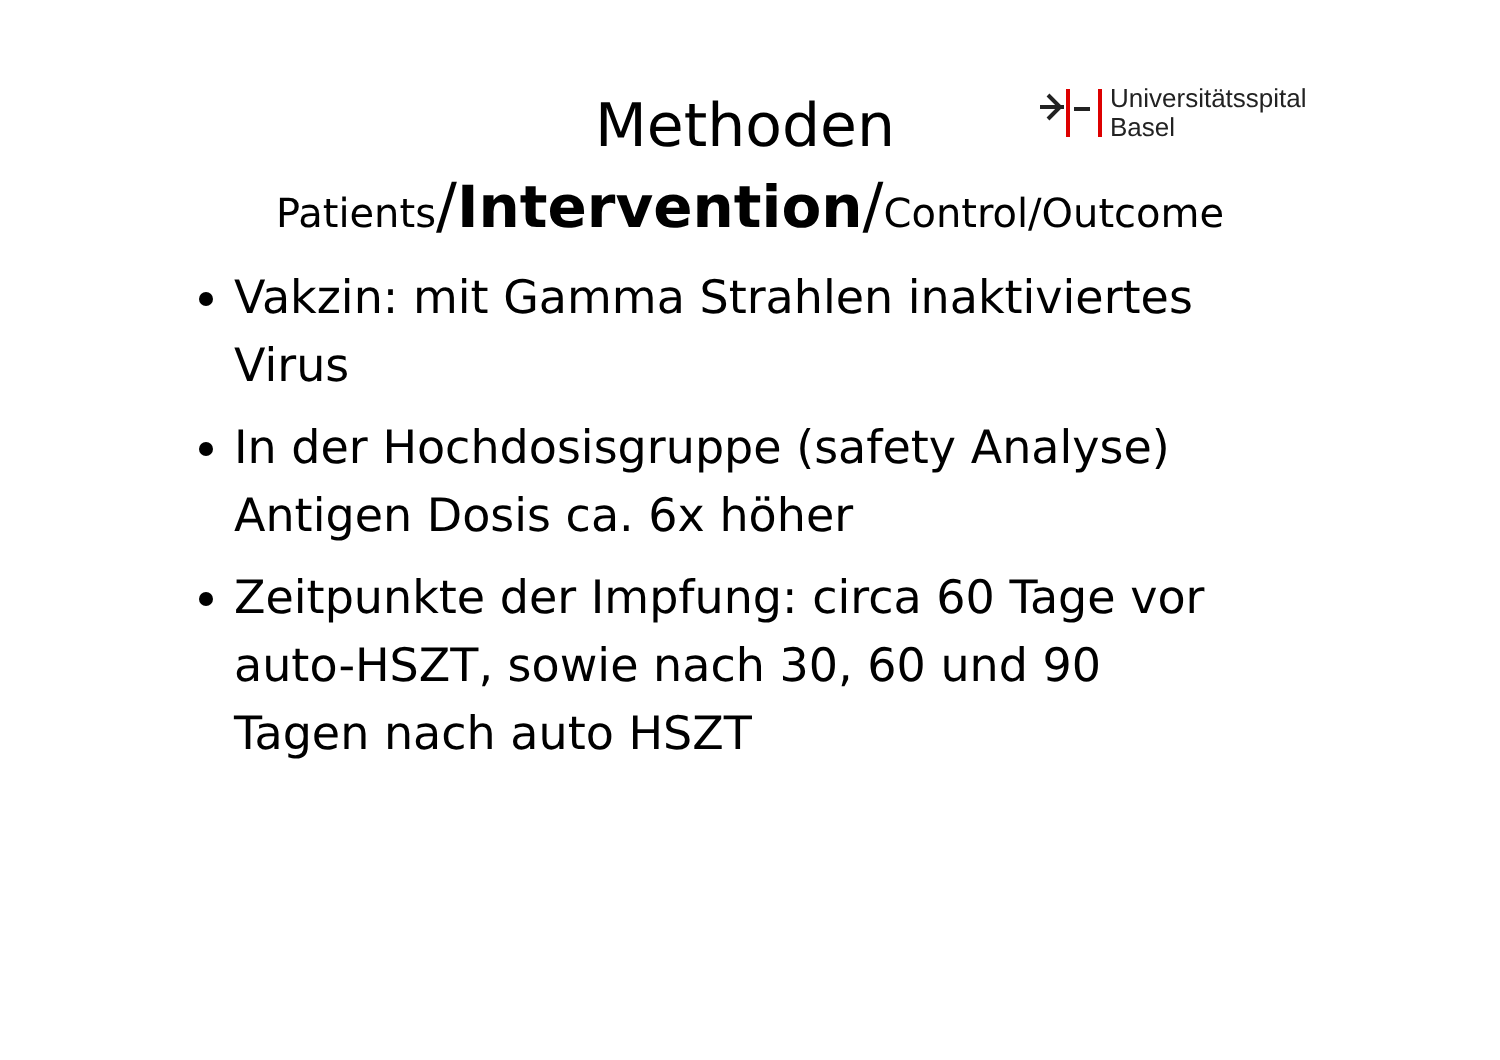Universitätsspital
Basel
Methoden
Patients/Intervention/Control/Outcome
Vakzin: mit Gamma Strahlen inaktiviertes Virus
In der Hochdosisgruppe (safety Analyse) Antigen Dosis ca. 6x höher
Zeitpunkte der Impfung: circa 60 Tage vor auto-HSZT, sowie nach 30, 60 und 90 Tagen nach auto HSZT